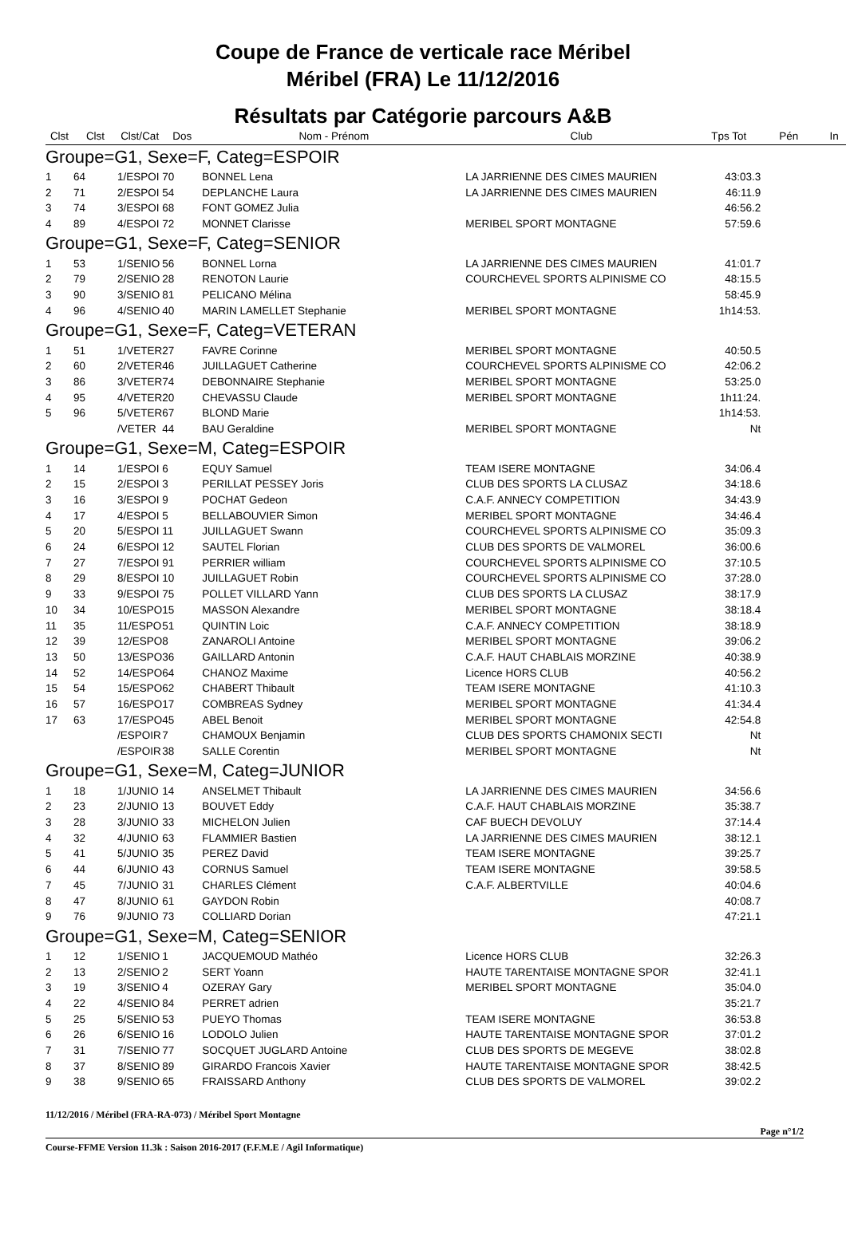Coupe de France de verticale race Méribel
Méribel (FRA) Le 11/12/2016
Résultats par Catégorie parcours A&B
| Clst | Clst | Clst/Cat | Dos | Nom - Prénom | Club | Tps Tot | Pén | In |
| --- | --- | --- | --- | --- | --- | --- | --- | --- |
| Groupe=G1, Sexe=F, Categ=ESPOIR | | | | | | | | |
| 1 | 64 | 1/ESPOI | 70 | BONNEL Lena | LA JARRIENNE DES CIMES MAURIEN | 43:03.3 | | |
| 2 | 71 | 2/ESPOI | 54 | DEPLANCHE Laura | LA JARRIENNE DES CIMES MAURIEN | 46:11.9 | | |
| 3 | 74 | 3/ESPOI | 68 | FONT GOMEZ Julia | | 46:56.2 | | |
| 4 | 89 | 4/ESPOI | 72 | MONNET Clarisse | MERIBEL SPORT MONTAGNE | 57:59.6 | | |
| Groupe=G1, Sexe=F, Categ=SENIOR | | | | | | | | |
| 1 | 53 | 1/SENIO | 56 | BONNEL Lorna | LA JARRIENNE DES CIMES MAURIEN | 41:01.7 | | |
| 2 | 79 | 2/SENIO | 28 | RENOTON Laurie | COURCHEVEL SPORTS ALPINISME CO | 48:15.5 | | |
| 3 | 90 | 3/SENIO | 81 | PELICANO Mélina | | 58:45.9 | | |
| 4 | 96 | 4/SENIO | 40 | MARIN LAMELLET Stephanie | MERIBEL SPORT MONTAGNE | 1h14:53. | | |
| Groupe=G1, Sexe=F, Categ=VETERAN | | | | | | | | |
| 1 | 51 | 1/VETER | 27 | FAVRE Corinne | MERIBEL SPORT MONTAGNE | 40:50.5 | | |
| 2 | 60 | 2/VETER | 46 | JUILLAGUET Catherine | COURCHEVEL SPORTS ALPINISME CO | 42:06.2 | | |
| 3 | 86 | 3/VETER | 74 | DEBONNAIRE Stephanie | MERIBEL SPORT MONTAGNE | 53:25.0 | | |
| 4 | 95 | 4/VETER | 20 | CHEVASSU Claude | MERIBEL SPORT MONTAGNE | 1h11:24. | | |
| 5 | 96 | 5/VETER | 67 | BLOND Marie | | 1h14:53. | | |
| | | /VETER | 44 | BAU Geraldine | MERIBEL SPORT MONTAGNE | Nt | | |
| Groupe=G1, Sexe=M, Categ=ESPOIR | | | | | | | | |
| 1 | 14 | 1/ESPOI | 6 | EQUY Samuel | TEAM ISERE MONTAGNE | 34:06.4 | | |
| 2 | 15 | 2/ESPOI | 3 | PERILLAT PESSEY Joris | CLUB DES SPORTS LA CLUSAZ | 34:18.6 | | |
| 3 | 16 | 3/ESPOI | 9 | POCHAT Gedeon | C.A.F. ANNECY COMPETITION | 34:43.9 | | |
| 4 | 17 | 4/ESPOI | 5 | BELLABOUVIER Simon | MERIBEL SPORT MONTAGNE | 34:46.4 | | |
| 5 | 20 | 5/ESPOI | 11 | JUILLAGUET Swann | COURCHEVEL SPORTS ALPINISME CO | 35:09.3 | | |
| 6 | 24 | 6/ESPOI | 12 | SAUTEL Florian | CLUB DES SPORTS DE VALMOREL | 36:00.6 | | |
| 7 | 27 | 7/ESPOI | 91 | PERRIER william | COURCHEVEL SPORTS ALPINISME CO | 37:10.5 | | |
| 8 | 29 | 8/ESPOI | 10 | JUILLAGUET Robin | COURCHEVEL SPORTS ALPINISME CO | 37:28.0 | | |
| 9 | 33 | 9/ESPOI | 75 | POLLET VILLARD Yann | CLUB DES SPORTS LA CLUSAZ | 38:17.9 | | |
| 10 | 34 | 10/ESPO | 15 | MASSON Alexandre | MERIBEL SPORT MONTAGNE | 38:18.4 | | |
| 11 | 35 | 11/ESPO | 51 | QUINTIN Loic | C.A.F. ANNECY COMPETITION | 38:18.9 | | |
| 12 | 39 | 12/ESPO | 8 | ZANAROLI Antoine | MERIBEL SPORT MONTAGNE | 39:06.2 | | |
| 13 | 50 | 13/ESPO | 36 | GAILLARD Antonin | C.A.F. HAUT CHABLAIS MORZINE | 40:38.9 | | |
| 14 | 52 | 14/ESPO | 64 | CHANOZ Maxime | Licence HORS CLUB | 40:56.2 | | |
| 15 | 54 | 15/ESPO | 62 | CHABERT Thibault | TEAM ISERE MONTAGNE | 41:10.3 | | |
| 16 | 57 | 16/ESPO | 17 | COMBREAS Sydney | MERIBEL SPORT MONTAGNE | 41:34.4 | | |
| 17 | 63 | 17/ESPO | 45 | ABEL Benoit | MERIBEL SPORT MONTAGNE | 42:54.8 | | |
| | | /ESPOIR | 7 | CHAMOUX Benjamin | CLUB DES SPORTS CHAMONIX SECTI | Nt | | |
| | | /ESPOIR | 38 | SALLE Corentin | MERIBEL SPORT MONTAGNE | Nt | | |
| Groupe=G1, Sexe=M, Categ=JUNIOR | | | | | | | | |
| 1 | 18 | 1/JUNIO | 14 | ANSELMET Thibault | LA JARRIENNE DES CIMES MAURIEN | 34:56.6 | | |
| 2 | 23 | 2/JUNIO | 13 | BOUVET Eddy | C.A.F. HAUT CHABLAIS MORZINE | 35:38.7 | | |
| 3 | 28 | 3/JUNIO | 33 | MICHELON Julien | CAF BUECH DEVOLUY | 37:14.4 | | |
| 4 | 32 | 4/JUNIO | 63 | FLAMMIER Bastien | LA JARRIENNE DES CIMES MAURIEN | 38:12.1 | | |
| 5 | 41 | 5/JUNIO | 35 | PEREZ David | TEAM ISERE MONTAGNE | 39:25.7 | | |
| 6 | 44 | 6/JUNIO | 43 | CORNUS Samuel | TEAM ISERE MONTAGNE | 39:58.5 | | |
| 7 | 45 | 7/JUNIO | 31 | CHARLES Clément | C.A.F. ALBERTVILLE | 40:04.6 | | |
| 8 | 47 | 8/JUNIO | 61 | GAYDON Robin | | 40:08.7 | | |
| 9 | 76 | 9/JUNIO | 73 | COLLIARD Dorian | | 47:21.1 | | |
| Groupe=G1, Sexe=M, Categ=SENIOR | | | | | | | | |
| 1 | 12 | 1/SENIO | 1 | JACQUEMOUD Mathéo | Licence HORS CLUB | 32:26.3 | | |
| 2 | 13 | 2/SENIO | 2 | SERT Yoann | HAUTE TARENTAISE MONTAGNE SPOR | 32:41.1 | | |
| 3 | 19 | 3/SENIO | 4 | OZERAY Gary | MERIBEL SPORT MONTAGNE | 35:04.0 | | |
| 4 | 22 | 4/SENIO | 84 | PERRET adrien | | 35:21.7 | | |
| 5 | 25 | 5/SENIO | 53 | PUEYO Thomas | TEAM ISERE MONTAGNE | 36:53.8 | | |
| 6 | 26 | 6/SENIO | 16 | LODOLO Julien | HAUTE TARENTAISE MONTAGNE SPOR | 37:01.2 | | |
| 7 | 31 | 7/SENIO | 77 | SOCQUET JUGLARD Antoine | CLUB DES SPORTS DE MEGEVE | 38:02.8 | | |
| 8 | 37 | 8/SENIO | 89 | GIRARDO Francois Xavier | HAUTE TARENTAISE MONTAGNE SPOR | 38:42.5 | | |
| 9 | 38 | 9/SENIO | 65 | FRAISSARD Anthony | CLUB DES SPORTS DE VALMOREL | 39:02.2 | | |
11/12/2016 / Méribel (FRA-RA-073) / Méribel Sport Montagne
Page n°1/2
Course-FFME Version 11.3k : Saison 2016-2017 (F.F.M.E / Agil Informatique)